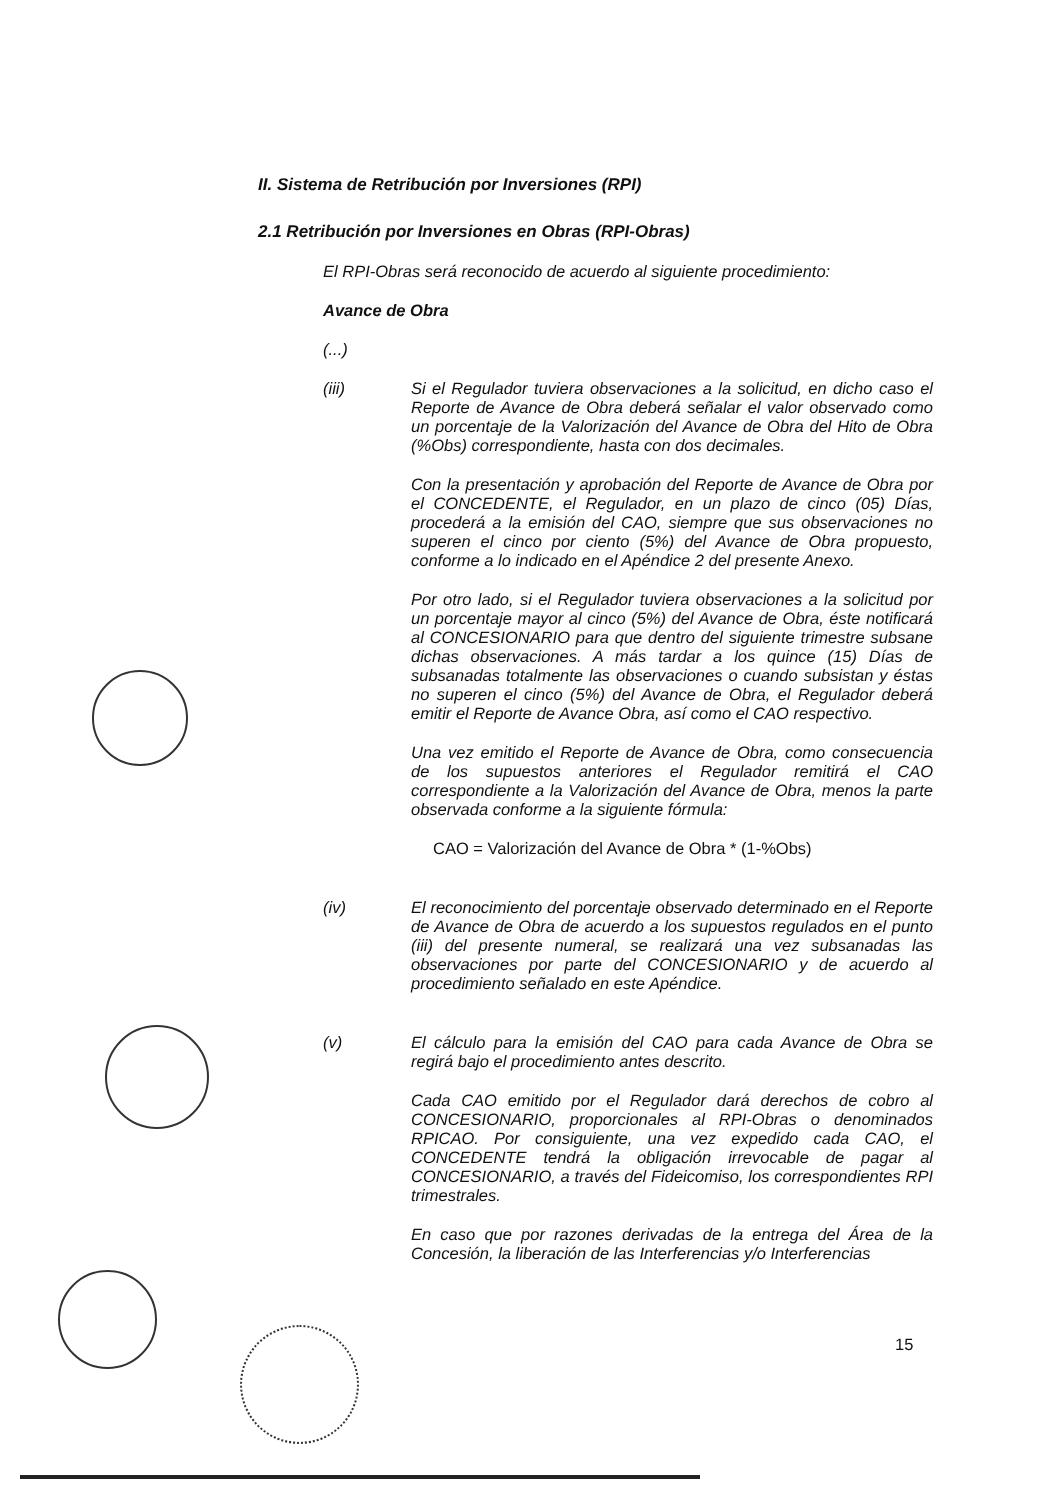II. Sistema de Retribución por Inversiones (RPI)
2.1 Retribución por Inversiones en Obras (RPI-Obras)
El RPI-Obras será reconocido de acuerdo al siguiente procedimiento:
Avance de Obra
(...)
(iii) Si el Regulador tuviera observaciones a la solicitud, en dicho caso el Reporte de Avance de Obra deberá señalar el valor observado como un porcentaje de la Valorización del Avance de Obra del Hito de Obra (%Obs) correspondiente, hasta con dos decimales.
Con la presentación y aprobación del Reporte de Avance de Obra por el CONCEDENTE, el Regulador, en un plazo de cinco (05) Días, procederá a la emisión del CAO, siempre que sus observaciones no superen el cinco por ciento (5%) del Avance de Obra propuesto, conforme a lo indicado en el Apéndice 2 del presente Anexo.
Por otro lado, si el Regulador tuviera observaciones a la solicitud por un porcentaje mayor al cinco (5%) del Avance de Obra, éste notificará al CONCESIONARIO para que dentro del siguiente trimestre subsane dichas observaciones. A más tardar a los quince (15) Días de subsanadas totalmente las observaciones o cuando subsistan y éstas no superen el cinco (5%) del Avance de Obra, el Regulador deberá emitir el Reporte de Avance Obra, así como el CAO respectivo.
Una vez emitido el Reporte de Avance de Obra, como consecuencia de los supuestos anteriores el Regulador remitirá el CAO correspondiente a la Valorización del Avance de Obra, menos la parte observada conforme a la siguiente fórmula:
CAO = Valorización del Avance de Obra * (1-%Obs)
(iv) El reconocimiento del porcentaje observado determinado en el Reporte de Avance de Obra de acuerdo a los supuestos regulados en el punto (iii) del presente numeral, se realizará una vez subsanadas las observaciones por parte del CONCESIONARIO y de acuerdo al procedimiento señalado en este Apéndice.
(v) El cálculo para la emisión del CAO para cada Avance de Obra se regirá bajo el procedimiento antes descrito.
Cada CAO emitido por el Regulador dará derechos de cobro al CONCESIONARIO, proporcionales al RPI-Obras o denominados RPICAO. Por consiguiente, una vez expedido cada CAO, el CONCEDENTE tendrá la obligación irrevocable de pagar al CONCESIONARIO, a través del Fideicomiso, los correspondientes RPI trimestrales.
En caso que por razones derivadas de la entrega del Área de la Concesión, la liberación de las Interferencias y/o Interferencias
15